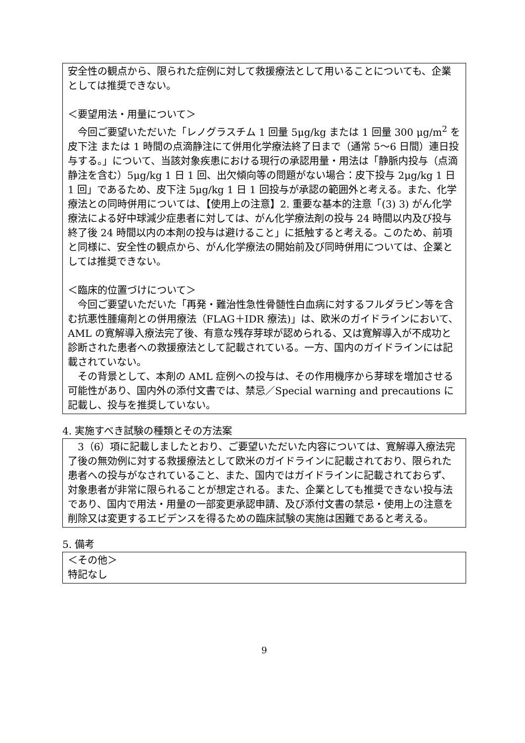安全性の観点から、限られた症例に対して救援療法として用いることについても、企業としては推奨できない。
＜要望用法・用量について＞
　今回ご要望いただいた「レノグラスチム 1 回量 5μg/kg または 1 回量 300 μg/m<sup>2</sup> を皮下注 または 1 時間の点滴静注にて併用化学療法終了日まで（通常 5～6 日間）連日投与する。」について、当該対象疾患における現行の承認用量・用法は「静脈内投与（点滴静注を含む）5μg/kg 1 日 1 回、出欠傾向等の問題がない場合：皮下投与 2μg/kg 1 日 1 回」であるため、皮下注 5μg/kg 1 日 1 回投与が承認の範囲外と考える。また、化学療法との同時併用については、【使用上の注意】2. 重要な基本的注意「(3) 3) がん化学療法による好中球減少症患者に対しては、がん化学療法剤の投与 24 時間以内及び投与終了後 24 時間以内の本剤の投与は避けること」に抵触すると考える。このため、前項と同様に、安全性の観点から、がん化学療法の開始前及び同時併用については、企業としては推奨できない。
＜臨床的位置づけについて＞
　今回ご要望いただいた「再発・難治性急性骨髄性白血病に対するフルダラビン等を含む抗悪性腫瘍剤との併用療法（FLAG＋IDR 療法)」は、欧米のガイドラインにおいて、AML の寛解導入療法完了後、有意な残存芽球が認められる、又は寛解導入が不成功と診断された患者への救援療法として記載されている。一方、国内のガイドラインには記載されていない。
　その背景として、本剤の AML 症例への投与は、その作用機序から芽球を増加させる可能性があり、国内外の添付文書では、禁忌／Special warning and precautions に記載し、投与を推奨していない。
4. 実施すべき試験の種類とその方法案
　3（6）項に記載しましたとおり、ご要望いただいた内容については、寛解導入療法完了後の無効例に対する救援療法として欧米のガイドラインに記載されており、限られた患者への投与がなされていること、また、国内ではガイドラインに記載されておらず、対象患者が非常に限られることが想定される。また、企業としても推奨できない投与法であり、国内で用法・用量の一部変更承認申請、及び添付文書の禁忌・使用上の注意を削除又は変更するエビデンスを得るための臨床試験の実施は困難であると考える。
5. 備考
＜その他＞
特記なし
9